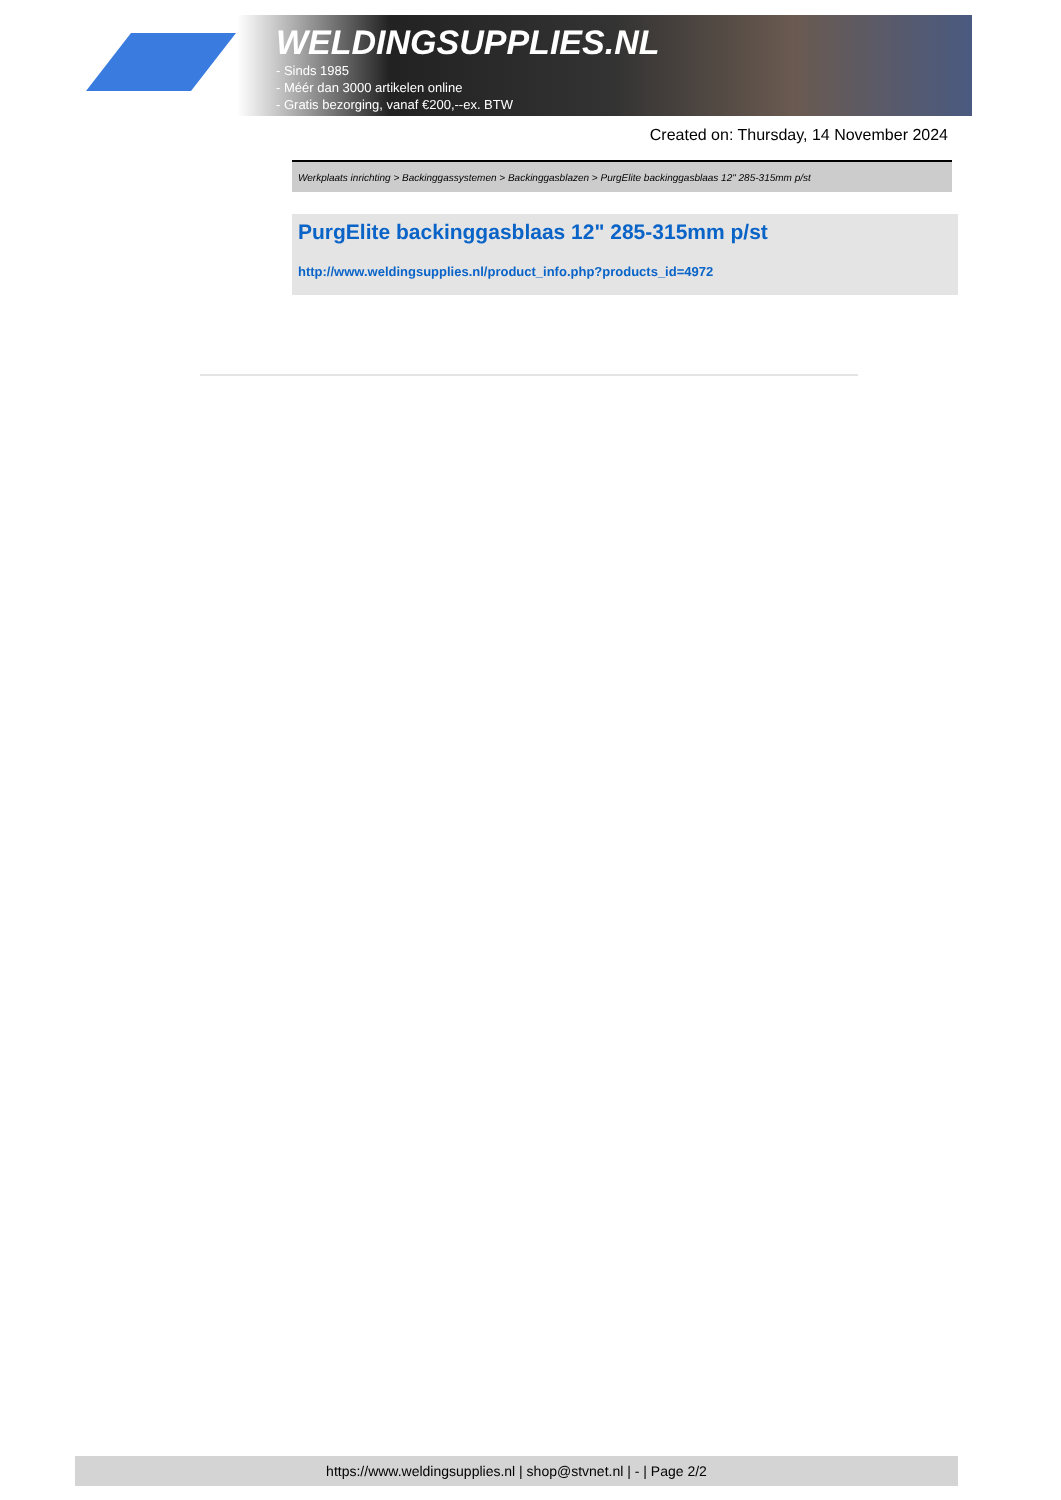WELDINGSUPPLIES.NL
- Sinds 1985
- Méér dan 3000 artikelen online
- Gratis bezorging, vanaf €200,--ex. BTW
Created on: Thursday, 14 November 2024
Werkplaats inrichting > Backinggassystemen > Backinggasblazen > PurgElite backinggasblaas 12" 285-315mm p/st
PurgElite backinggasblaas 12" 285-315mm p/st
http://www.weldingsupplies.nl/product_info.php?products_id=4972
https://www.weldingsupplies.nl | shop@stvnet.nl | - | Page 2/2